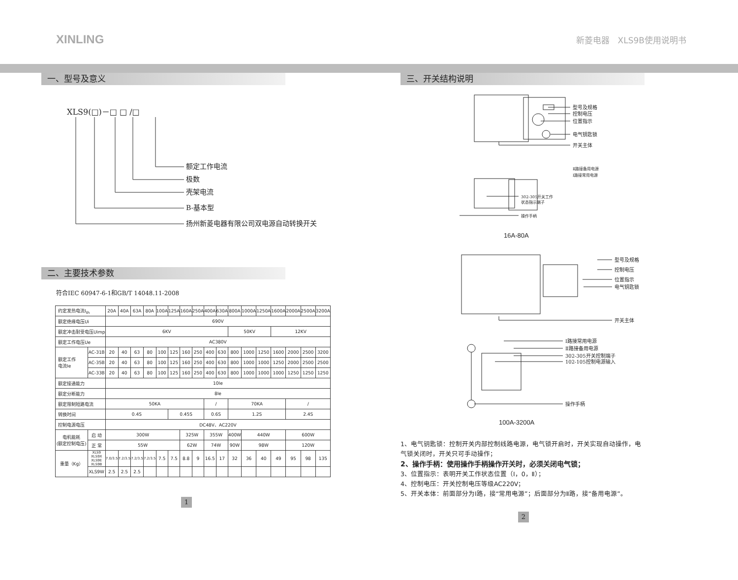XINLING 新菱电器　XLS9B使用说明书
一、型号及意义
XLS9(□)－□ □ /□
额定工作电流
极数
壳架电流
B-基本型
扬州新菱电器有限公司双电源自动转换开关
二、主要技术参数
符合IEC 60947-6-1和GB/T 14048.11-2008
| 约定发热电流I<sub>th</sub> | | 20A | 40A | 63A | 80A | 100A | 125A | 160A | 250A | 400A | 630A | 800A | 1000A | 1250A | 1600A | 2000A | 2500A | 3200A |
| 额定绝缘电压Ui | | 690V | | | | | | | | | | | | | | | | |
| 额定冲击耐受电压Uimp | | 6KV | | | | | | | | | | 50KV | | | 12KV | | | |
| 额定工作电压Ue | | AC380V | | | | | | | | | | | | | | | | |
| 额定工作 电流Ie | AC-31B | 20 | 40 | 63 | 80 | 100 | 125 | 160 | 250 | 400 | 630 | 800 | 1000 | 1250 | 1600 | 2000 | 2500 | 3200 |
| | AC-35B | 20 | 40 | 63 | 80 | 100 | 125 | 160 | 250 | 400 | 630 | 800 | 1000 | 1000 | 1250 | 2000 | 2500 | 2500 |
| | AC-33B | 20 | 40 | 63 | 80 | 100 | 125 | 160 | 250 | 400 | 630 | 800 | 1000 | 1000 | 1000 | 1250 | 1250 | 1250 |
| 额定接通能力 | | 10Ie | | | | | | | | | | | | | | | | |
| 额定分断能力 | | 8Ie | | | | | | | | | | | | | | | | |
| 额定限制短路电流 | | 50KA | | | | | | | | / | | 70KA | | | | / | | |
| 转换时间 | | 0.4S | | | | | 0.45S | | | 0.6S | | 1.2S | | | | 2.4S | | |
| 控制电源电压 | | DC48V、AC220V | | | | | | | | | | | | | | | | |
| 电机能耗 (额定控制电压) | 启 动 | 300W | | | | | | 325W | | 355W | | 400W | 440W | | | 600W | | |
| | 正 常 | 55W | | | | | | 62W | | 74W | | 90W | 98W | | | 120W | | |
| 重量（Kg） | XLS9 XLS9X XLS9E XLS9B | 7.0/3.5 | 7.2/3.5 | 7.2/3.5 | 7.2/3.5 | 7.5 | 7.5 | 8.8 | 9 | 16.5 | 17 | 32 | 36 | 40 | 49 | 95 | 98 | 135 |
| | XLS9W | 2.5 | 2.5 | 2.5 | | | | | | | | | | | | | | |
1
三、开关结构说明
型号及规格
控制电压
位置指示
电气钥匙锁
开关主体
Ⅱ路接备用电源
Ⅰ路接常用电源
302-305开关工作
状态指示端子
操作手柄
16A-80A
型号及规格
控制电压
位置指示
电气钥匙锁
开关主体
Ⅰ路接常用电源
Ⅱ路接备用电源
302-305开关控制端子
102-105控制电源输入
操作手柄
100A-3200A
1、电气钥匙锁：控制开关内部控制线路电源，电气锁开启时，开关实现自动操作，电气锁关闭时，开关只可手动操作；
2、操作手柄：使用操作手柄操作开关时，必须关闭电气锁；
3、位置指示：表明开关工作状态位置（Ⅰ，0，Ⅱ）；
4、控制电压：开关控制电压等级AC220V；
5、开关本体：前面部分为Ⅰ路，接“常用电源”；后面部分为Ⅱ路，接“备用电源”。
2